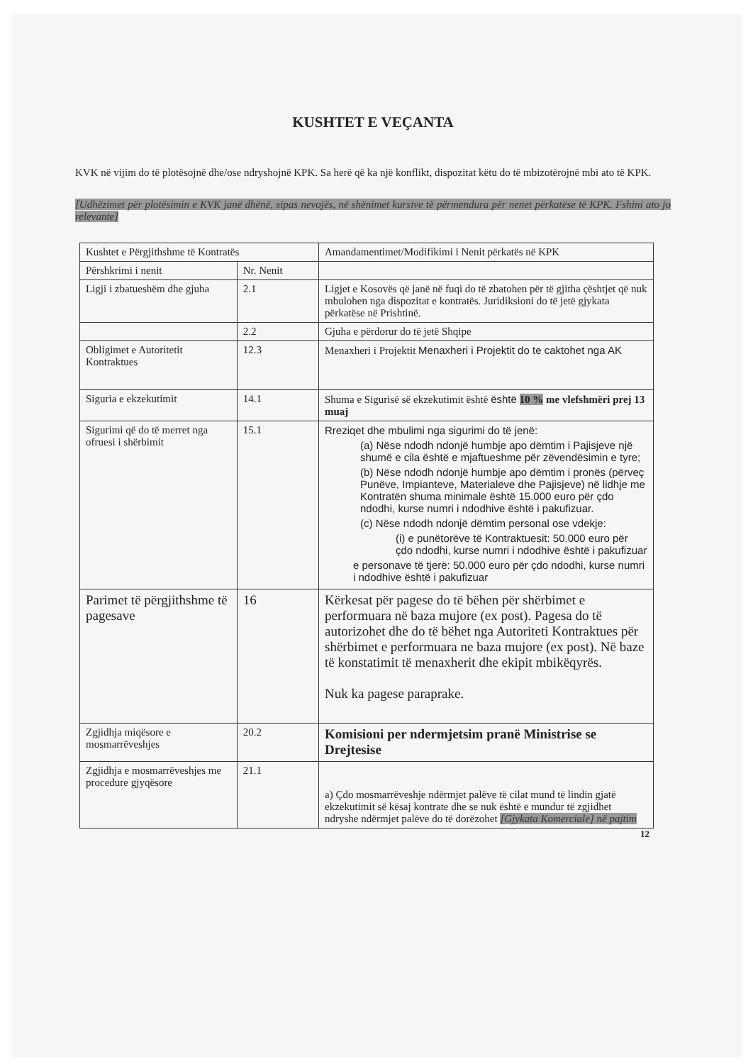KUSHTET E VEÇANTA
KVK në vijim do të plotësojnë dhe/ose ndryshojnë KPK. Sa herë që ka një konflikt, dispozitat këtu do të mbizotërojnë mbi ato të KPK.
[Udhëzimet për plotësimin e KVK janë dhënë, sipas nevojës, në shënimet kursive të përmendura për nenet përkatëse të KPK. Fshini ato jo relevante]
| Kushtet e Përgjithshme të Kontratës | | Amandamentimet/Modifikimi i Nenit përkatës në KPK |
| Përshkrimi i nenit | Nr. Nenit | |
| Ligji i zbatueshëm dhe gjuha | 2.1 | Ligjet e Kosovës që janë në fuqi do të zbatohen për të gjitha çështjet që nuk mbulohen nga dispozitat e kontratës. Juridiksioni do të jetë gjykata përkatëse në Prishtinë. |
| | 2.2 | Gjuha e përdorur do të jetë Shqipe |
| Obligimet e Autoritetit Kontraktues | 12.3 | Menaxheri i Projektit Menaxheri i Projektit do te caktohet nga AK |
| Siguria e ekzekutimit | 14.1 | Shuma e Sigurisë së ekzekutimit është është 10 % me vlefshmëri prej 13 muaj |
| Sigurimi që do të merret nga ofruesi i shërbimit | 15.1 | Rreziqet dhe mbulimi nga sigurimi do të jenë: (a) Nëse ndodh ndonjë humbje apo dëmtim i Pajisjeve një shumë e cila është e mjaftueshme për zëvendësimin e tyre; (b) Nëse ndodh ndonjë humbje apo dëmtim i pronës (përveç Punëve, Impianteve, Materialeve dhe Pajisjeve) në lidhje me Kontratën shuma minimale është 15.000 euro për çdo ndodhi, kurse numri i ndodhive është i pakufizuar. (c) Nëse ndodh ndonjë dëmtim personal ose vdekje: (i) e punëtorëve të Kontraktuesit: 50.000 euro për çdo ndodhi, kurse numri i ndodhive është i pakufizuar e personave të tjerë: 50.000 euro për çdo ndodhi, kurse numri i ndodhive është i pakufizuar |
| Parimet të përgjithshme të pagesave | 16 | Kërkesat për pagese do të bëhen për shërbimet e performuara në baza mujore (ex post). Pagesa do të autorizohet dhe do të bëhet nga Autoriteti Kontraktues për shërbimet e performuara ne baza mujore (ex post). Në baze të konstatimit të menaxherit dhe ekipit mbikëqyrës. Nuk ka pagese paraprake. |
| Zgjidhja miqësore e mosmarrëveshjes | 20.2 | Komisioni per ndermjetsim pranë Ministrise se Drejtesise |
| Zgjidhja e mosmarrëveshjes me procedure gjyqësore | 21.1 | a) Çdo mosmarrëveshje ndërmjet palëve të cilat mund të lindin gjatë ekzekutimit së kësaj kontrate dhe se nuk është e mundur të zgjidhet ndryshe ndërmjet palëve do të dorëzohet [Gjykata Komerciale] në pajtim |
12